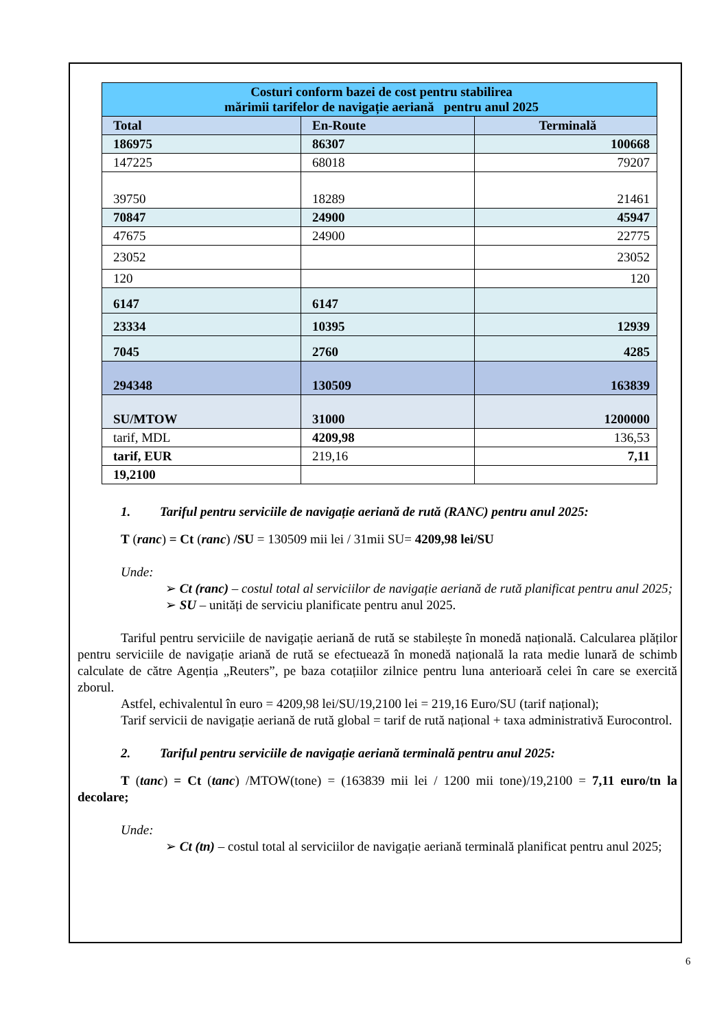| Costuri conform bazei de cost pentru stabilirea mărimii tarifelor de navigație aeriană pentru anul 2025 | | |
| Total | En-Route | Terminală |
| 186975 | 86307 | 100668 |
| 147225 | 68018 | 79207 |
| 39750 | 18289 | 21461 |
| 70847 | 24900 | 45947 |
| 47675 | 24900 | 22775 |
| 23052 | | 23052 |
| 120 | | 120 |
| 6147 | 6147 | |
| 23334 | 10395 | 12939 |
| 7045 | 2760 | 4285 |
| 294348 | 130509 | 163839 |
| SU/MTOW | 31000 | 1200000 |
| tarif, MDL | 4209,98 | 136,53 |
| tarif, EUR | 219,16 | 7,11 |
| 19,2100 | | |
1. Tariful pentru serviciile de navigație aeriană de rută (RANC) pentru anul 2025:
T (ranc) = Ct (ranc) /SU = 130509 mii lei / 31mii SU= 4209,98 lei/SU
Unde:
➢ Ct (ranc) – costul total al serviciilor de navigație aeriană de rută planificat pentru anul 2025;
➢ SU – unități de serviciu planificate pentru anul 2025.
Tariful pentru serviciile de navigație aeriană de rută se stabilește în monedă națională. Calcularea plăților pentru serviciile de navigație ariană de rută se efectuează în monedă națională la rata medie lunară de schimb calculate de către Agenția „Reuters”, pe baza cotațiilor zilnice pentru luna anterioară celei în care se exercită zborul.
Astfel, echivalentul în euro = 4209,98 lei/SU/19,2100 lei = 219,16 Euro/SU (tarif național);
Tarif servicii de navigație aeriană de rută global = tarif de rută național + taxa administrativă Eurocontrol.
2. Tariful pentru serviciile de navigație aeriană terminală pentru anul 2025:
T (tanc) = Ct (tanc) /MTOW(tone) = (163839 mii lei / 1200 mii tone)/19,2100 = 7,11 euro/tn la decolare;
Unde:
➢ Ct (tn) – costul total al serviciilor de navigație aeriană terminală planificat pentru anul 2025;
6